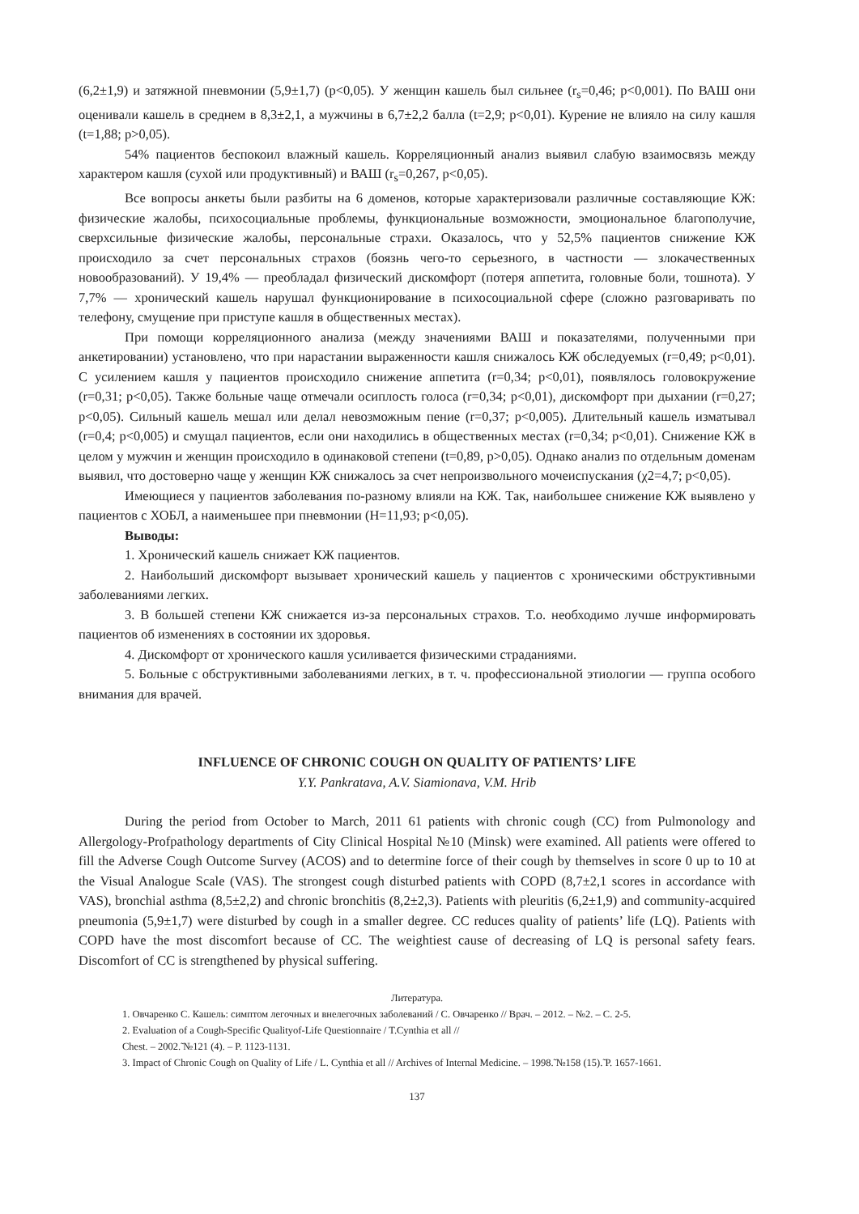(6,2±1,9) и затяжной пневмонии (5,9±1,7) (p<0,05). У женщин кашель был сильнее (r<sub>s</sub>=0,46; p<0,001). По ВАШ они оценивали кашель в среднем в 8,3±2,1, а мужчины в 6,7±2,2 балла (t=2,9; p<0,01). Курение не влияло на силу кашля (t=1,88; p>0,05).
54% пациентов беспокоил влажный кашель. Корреляционный анализ выявил слабую взаимосвязь между характером кашля (сухой или продуктивный) и ВАШ (r<sub>s</sub>=0,267, p<0,05).
Все вопросы анкеты были разбиты на 6 доменов, которые характеризовали различные составляющие КЖ: физические жалобы, психосоциальные проблемы, функциональные возможности, эмоциональное благополучие, сверхсильные физические жалобы, персональные страхи. Оказалось, что у 52,5% пациентов снижение КЖ происходило за счет персональных страхов (боязнь чего-то серьезного, в частности — злокачественных новообразований). У 19,4% — преобладал физический дискомфорт (потеря аппетита, головные боли, тошнота). У 7,7% — хронический кашель нарушал функционирование в психосоциальной сфере (сложно разговаривать по телефону, смущение при приступе кашля в общественных местах).
При помощи корреляционного анализа (между значениями ВАШ и показателями, полученными при анкетировании) установлено, что при нарастании выраженности кашля снижалось КЖ обследуемых (r=0,49; p<0,01). С усилением кашля у пациентов происходило снижение аппетита (r=0,34; p<0,01), появлялось головокружение (r=0,31; p<0,05). Также больные чаще отмечали осиплость голоса (r=0,34; p<0,01), дискомфорт при дыхании (r=0,27; p<0,05). Сильный кашель мешал или делал невозможным пение (r=0,37; p<0,005). Длительный кашель изматывал (r=0,4; p<0,005) и смущал пациентов, если они находились в общественных местах (r=0,34; p<0,01). Снижение КЖ в целом у мужчин и женщин происходило в одинаковой степени (t=0,89, p>0,05). Однако анализ по отдельным доменам выявил, что достоверно чаще у женщин КЖ снижалось за счет непроизвольного мочеиспускания (χ2=4,7; p<0,05).
Имеющиеся у пациентов заболевания по-разному влияли на КЖ. Так, наибольшее снижение КЖ выявлено у пациентов с ХОБЛ, а наименьшее при пневмонии (H=11,93; p<0,05).
Выводы:
1. Хронический кашель снижает КЖ пациентов.
2. Наибольший дискомфорт вызывает хронический кашель у пациентов с хроническими обструктивными заболеваниями легких.
3. В большей степени КЖ снижается из-за персональных страхов. Т.о. необходимо лучше информировать пациентов об изменениях в состоянии их здоровья.
4. Дискомфорт от хронического кашля усиливается физическими страданиями.
5. Больные с обструктивными заболеваниями легких, в т. ч. профессиональной этиологии — группа особого внимания для врачей.
INFLUENCE OF CHRONIC COUGH ON QUALITY OF PATIENTS’ LIFE
Y.Y. Pankratava, A.V. Siamionava, V.M. Hrib
During the period from October to March, 2011 61 patients with chronic cough (CC) from Pulmonology and Allergology-Profpathology departments of City Clinical Hospital №10 (Minsk) were examined. All patients were offered to fill the Adverse Cough Outcome Survey (ACOS) and to determine force of their cough by themselves in score 0 up to 10 at the Visual Analogue Scale (VAS). The strongest cough disturbed patients with COPD (8,7±2,1 scores in accordance with VAS), bronchial asthma (8,5±2,2) and chronic bronchitis (8,2±2,3). Patients with pleuritis (6,2±1,9) and community-acquired pneumonia (5,9±1,7) were disturbed by cough in a smaller degree. CC reduces quality of patients’ life (LQ). Patients with COPD have the most discomfort because of CC. The weightiest cause of decreasing of LQ is personal safety fears. Discomfort of CC is strengthened by physical suffering.
Литература.
1. Овчаренко С. Кашель: симптом легочных и внелегочных заболеваний / С. Овчаренко // Врач. – 2012. – №2. – С. 2-5.
2. Evaluation of a Cough-Specific Qualityof-Life Questionnaire / T.Cynthia et all //
Chest. – 2002.̃ №121 (4). – P. 1123-1131.
3. Impact of Chronic Cough on Quality of Life / L. Cynthia et all // Archives of Internal Medicine. – 1998.̃ №158 (15).̃ P. 1657-1661.
137